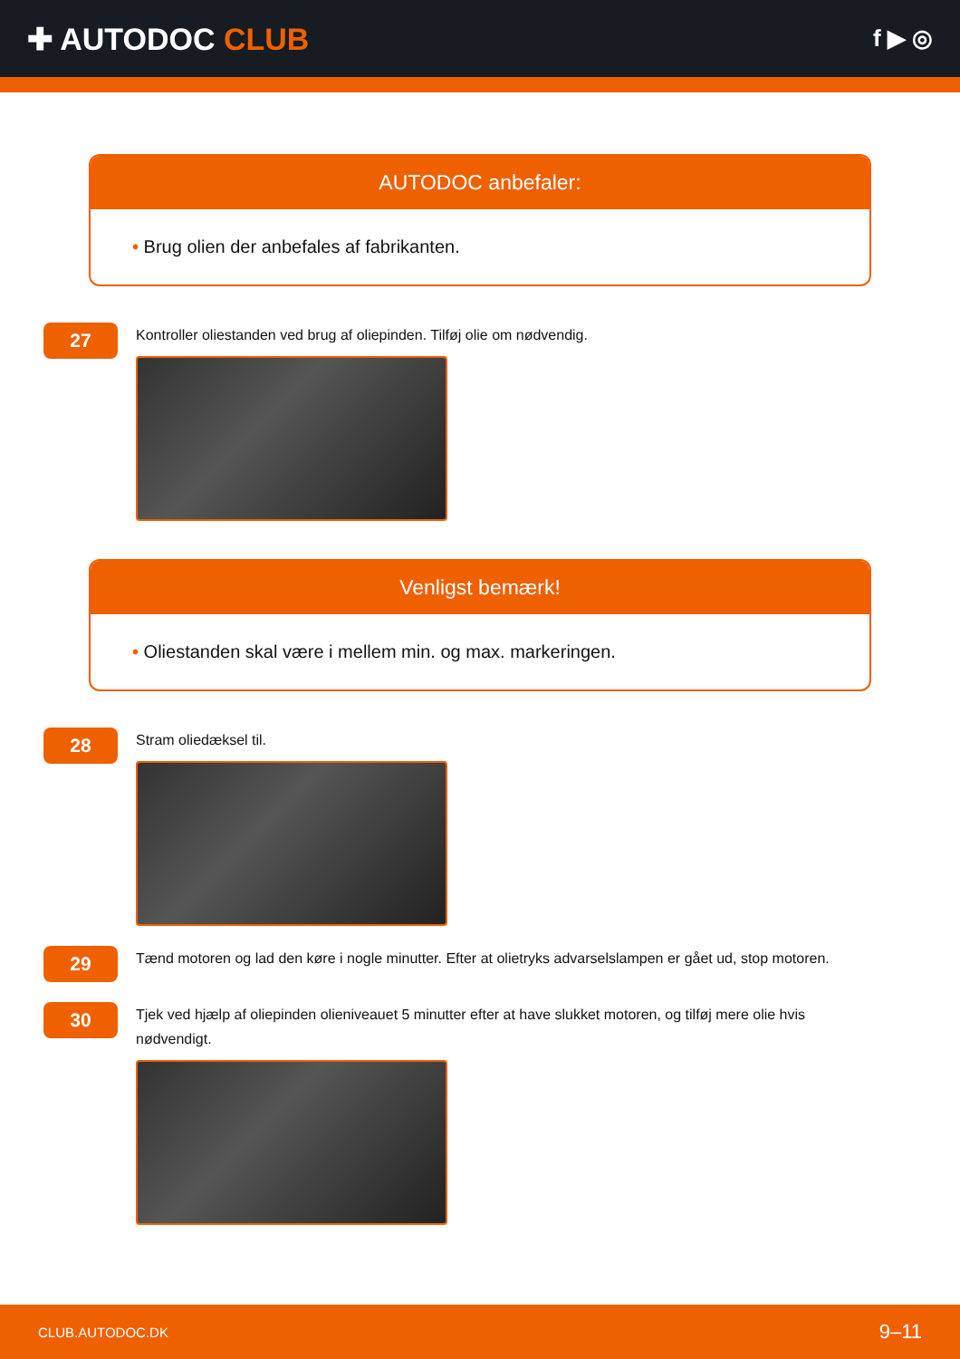✚ AUTODOC CLUB
f ▶ ◎
AUTODOC anbefaler:
• Brug olien der anbefales af fabrikanten.
27
Kontroller oliestanden ved brug af oliepinden. Tilføj olie om nødvendig.
Venligst bemærk!
• Oliestanden skal være i mellem min. og max. markeringen.
28
Stram oliedæksel til.
29
Tænd motoren og lad den køre i nogle minutter. Efter at olietryks advarselslampen er gået ud, stop motoren.
30
Tjek ved hjælp af oliepinden olieniveauet 5 minutter efter at have slukket motoren, og tilføj mere olie hvis nødvendigt.
CLUB.AUTODOC.DK 9–11